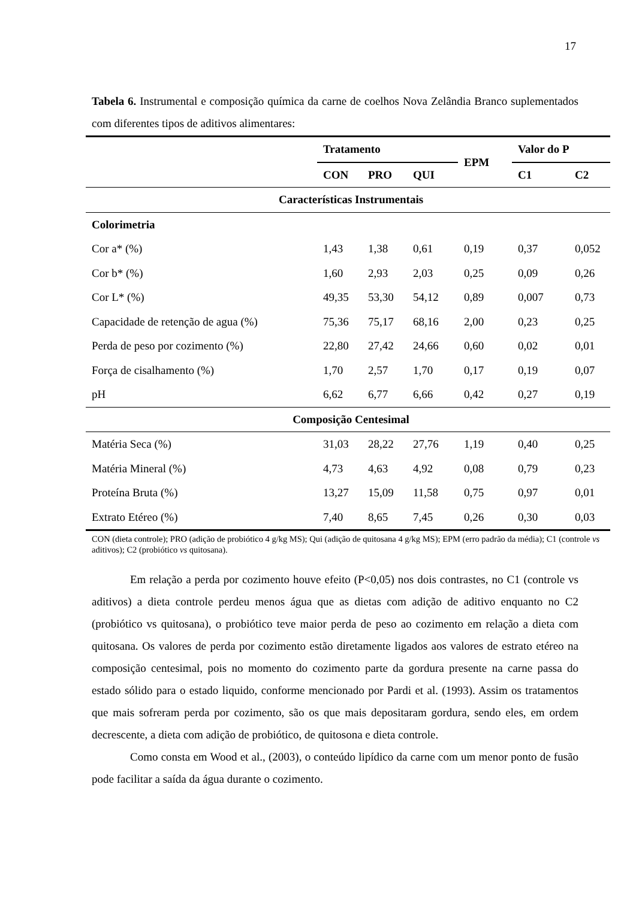17
Tabela 6. Instrumental e composição química da carne de coelhos Nova Zelândia Branco suplementados com diferentes tipos de aditivos alimentares:
| | Tratamento | | | EPM | Valor do P | |
| --- | --- | --- | --- | --- | --- | --- |
| | CON | PRO | QUI | | C1 | C2 |
| Características Instrumentais | | | | | | |
| Colorimetria | | | | | | |
| Cor a* (%) | 1,43 | 1,38 | 0,61 | 0,19 | 0,37 | 0,052 |
| Cor b* (%) | 1,60 | 2,93 | 2,03 | 0,25 | 0,09 | 0,26 |
| Cor L* (%) | 49,35 | 53,30 | 54,12 | 0,89 | 0,007 | 0,73 |
| Capacidade de retenção de agua (%) | 75,36 | 75,17 | 68,16 | 2,00 | 0,23 | 0,25 |
| Perda de peso por cozimento (%) | 22,80 | 27,42 | 24,66 | 0,60 | 0,02 | 0,01 |
| Força de cisalhamento (%) | 1,70 | 2,57 | 1,70 | 0,17 | 0,19 | 0,07 |
| pH | 6,62 | 6,77 | 6,66 | 0,42 | 0,27 | 0,19 |
| Composição Centesimal | | | | | | |
| Matéria Seca (%) | 31,03 | 28,22 | 27,76 | 1,19 | 0,40 | 0,25 |
| Matéria Mineral (%) | 4,73 | 4,63 | 4,92 | 0,08 | 0,79 | 0,23 |
| Proteína Bruta (%) | 13,27 | 15,09 | 11,58 | 0,75 | 0,97 | 0,01 |
| Extrato Etéreo (%) | 7,40 | 8,65 | 7,45 | 0,26 | 0,30 | 0,03 |
CON (dieta controle); PRO (adição de probiótico 4 g/kg MS); Qui (adição de quitosana 4 g/kg MS); EPM (erro padrão da média); C1 (controle vs aditivos); C2 (probiótico vs quitosana).
Em relação a perda por cozimento houve efeito (P<0,05) nos dois contrastes, no C1 (controle vs aditivos) a dieta controle perdeu menos água que as dietas com adição de aditivo enquanto no C2 (probiótico vs quitosana), o probiótico teve maior perda de peso ao cozimento em relação a dieta com quitosana. Os valores de perda por cozimento estão diretamente ligados aos valores de estrato etéreo na composição centesimal, pois no momento do cozimento parte da gordura presente na carne passa do estado sólido para o estado liquido, conforme mencionado por Pardi et al. (1993). Assim os tratamentos que mais sofreram perda por cozimento, são os que mais depositaram gordura, sendo eles, em ordem decrescente, a dieta com adição de probiótico, de quitosona e dieta controle.
Como consta em Wood et al., (2003), o conteúdo lipídico da carne com um menor ponto de fusão pode facilitar a saída da água durante o cozimento.